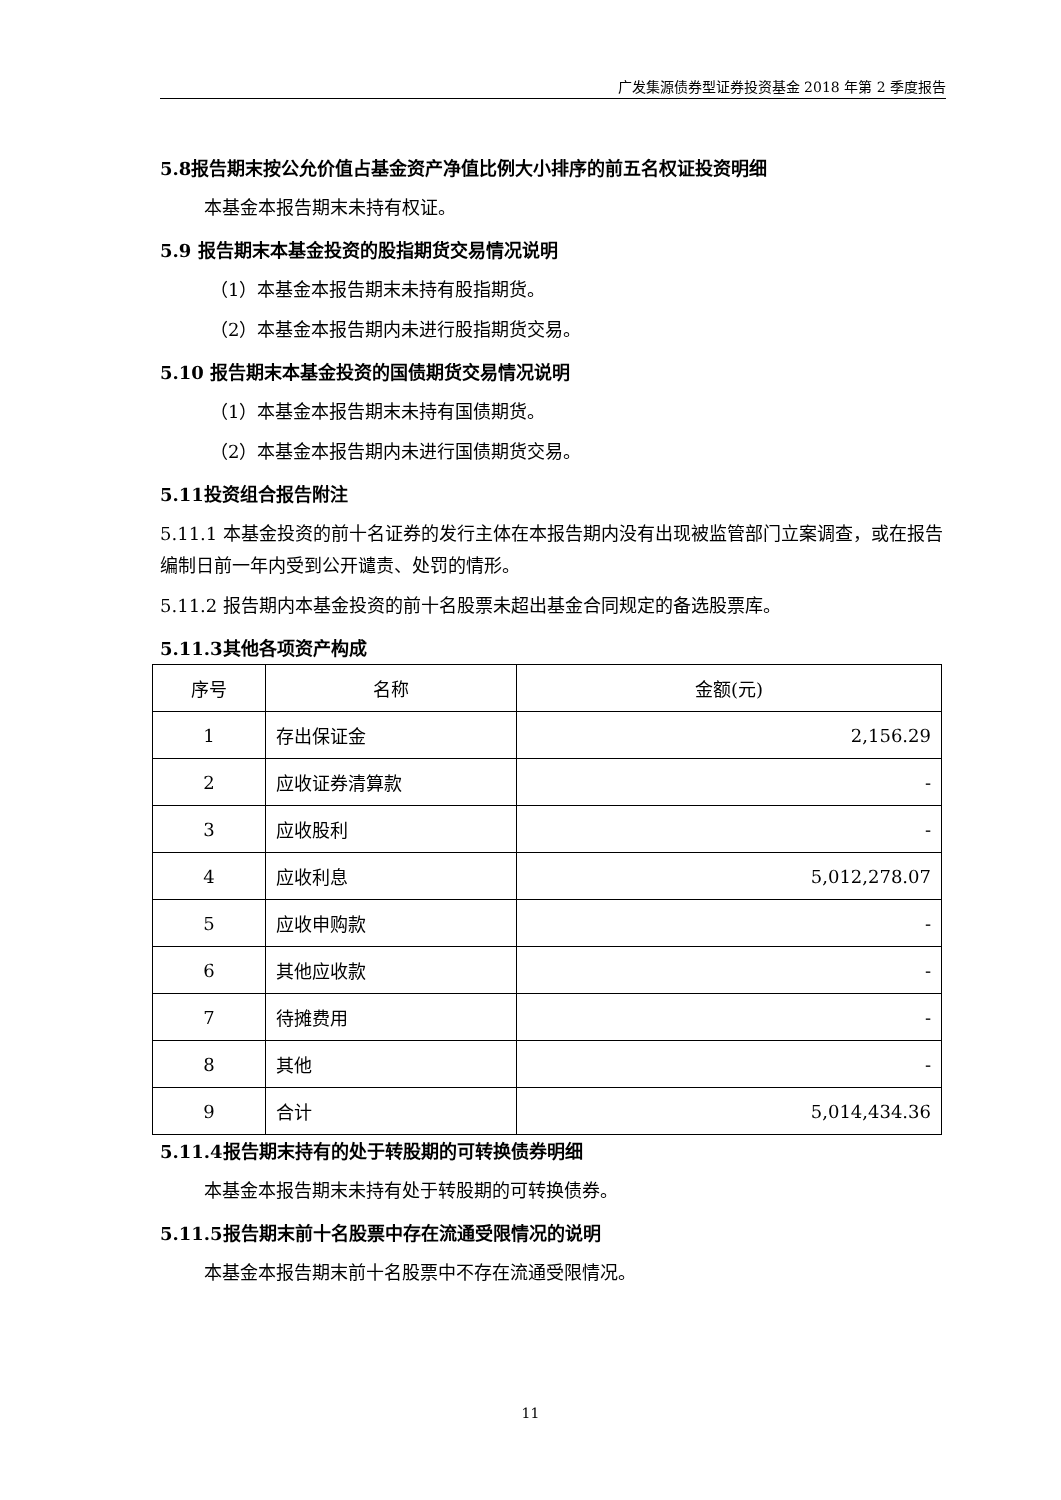广发集源债券型证券投资基金 2018 年第 2 季度报告
5.8报告期末按公允价值占基金资产净值比例大小排序的前五名权证投资明细
本基金本报告期末未持有权证。
5.9 报告期末本基金投资的股指期货交易情况说明
（1）本基金本报告期末未持有股指期货。
（2）本基金本报告期内未进行股指期货交易。
5.10 报告期末本基金投资的国债期货交易情况说明
（1）本基金本报告期末未持有国债期货。
（2）本基金本报告期内未进行国债期货交易。
5.11投资组合报告附注
5.11.1 本基金投资的前十名证券的发行主体在本报告期内没有出现被监管部门立案调查，或在报告编制日前一年内受到公开谴责、处罚的情形。
5.11.2 报告期内本基金投资的前十名股票未超出基金合同规定的备选股票库。
5.11.3其他各项资产构成
| 序号 | 名称 | 金额(元) |
| --- | --- | --- |
| 1 | 存出保证金 | 2,156.29 |
| 2 | 应收证券清算款 | - |
| 3 | 应收股利 | - |
| 4 | 应收利息 | 5,012,278.07 |
| 5 | 应收申购款 | - |
| 6 | 其他应收款 | - |
| 7 | 待摊费用 | - |
| 8 | 其他 | - |
| 9 | 合计 | 5,014,434.36 |
5.11.4报告期末持有的处于转股期的可转换债券明细
本基金本报告期末未持有处于转股期的可转换债券。
5.11.5报告期末前十名股票中存在流通受限情况的说明
本基金本报告期末前十名股票中不存在流通受限情况。
11